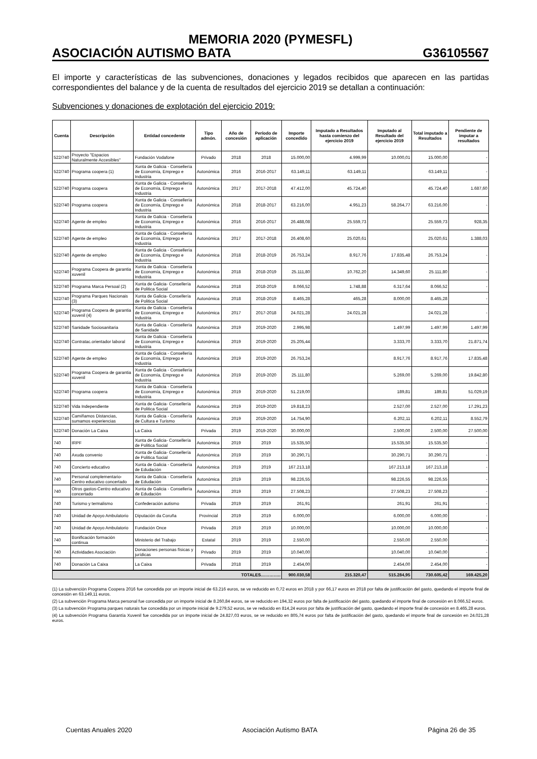MEMORIA 2020 (PYMESFL)
ASOCIACIÓN AUTISMO BATA G36105567
El importe y características de las subvenciones, donaciones y legados recibidos que aparecen en las partidas correspondientes del balance y de la cuenta de resultados del ejercicio 2019 se detallan a continuación:
Subvenciones y donaciones de explotación del ejercicio 2019:
| Cuenta | Descripción | Entidad concedente | Tipo admón. | Año de concesión | Período de aplicación | Importe concedido | Imputado a Resultados hasta comienzo del ejercicio 2019 | Imputado al Resultado del ejercicio 2019 | Total imputado a Resultados | Pendiente de imputar a resultados |
| --- | --- | --- | --- | --- | --- | --- | --- | --- | --- | --- |
| 522/740 | Proyecto "Espacios Naturalmente Accesibles" | Fundación Vodafone | Privado | 2018 | 2018 | 15.000,00 | 4.999,99 | 10.000,01 | 15.000,00 | - |
| 522/740 | Programa coopera (1) | Xunta de Galicia - Consellería de Economía, Emprego e Industria | Autonómica | 2016 | 2016-2017 | 63.149,11 | 63.149,11 | | 63.149,11 | - |
| 522/740 | Programa coopera | Xunta de Galicia - Consellería de Economía, Emprego e Industria | Autonómica | 2017 | 2017-2018 | 47.412,00 | 45.724,40 | | 45.724,40 | 1.687,60 |
| 522/740 | Programa coopera | Xunta de Galicia - Consellería de Economía, Emprego e Industria | Autonómica | 2018 | 2018-2017 | 63.216,00 | 4.951,23 | 58.264,77 | 63.216,00 | - |
| 522/740 | Agente de empleo | Xunta de Galicia - Consellería de Economía, Emprego e Industria | Autonómica | 2016 | 2016-2017 | 26.488,08 | 25.559,73 | | 25.559,73 | 928,35 |
| 522/740 | Agente de empleo | Xunta de Galicia - Consellería de Economía, Emprego e Industria | Autonómica | 2017 | 2017-2018 | 26.408,60 | 25.020,61 | | 25.020,61 | 1.388,03 |
| 522/740 | Agente de empleo | Xunta de Galicia - Consellería de Economía, Emprego e Industria | Autonómica | 2018 | 2018-2019 | 26.753,24 | 8.917,76 | 17.835,48 | 26.753,24 | - |
| 522/740 | Programa Coopera de garantia xuvenil | Xunta de Galicia - Consellería de Economía, Emprego e Industria | Autonómica | 2018 | 2018-2019 | 25.111,80 | 10.762,20 | 14.349,60 | 25.111,80 | - |
| 522/740 | Programa Marca Persoal (2) | Xunta de Galicia- Consellería de Politica Social | Autonómica | 2018 | 2018-2019 | 8.066,52 | 1.748,88 | 6.317,64 | 8.066,52 | - |
| 522/740 | Programa Parques Nacionais (3) | Xunta de Galicia- Consellería de Politica Social | Autonómica | 2018 | 2018-2019 | 8.465,28 | 465,28 | 8.000,00 | 8.465,28 | - |
| 522/740 | Programa Coopera de garantia xuvenil (4) | Xunta de Galicia - Consellería de Economía, Emprego e Industria | Autonómica | 2017 | 2017-2018 | 24.021,28 | 24.021,28 | | 24.021,28 | - |
| 522/740 | Sanidade Sociosanitaria | Xunta de Galicia - Consellería de Sanidade | Autonómica | 2019 | 2019-2020 | 2.995,98 | | 1.497,99 | 1.497,99 | 1.497,99 |
| 522/740 | Contratac.orientador laboral | Xunta de Galicia - Consellería de Economía, Emprego e Industria | Autonómica | 2019 | 2019-2020 | 25.205,44 | | 3.333,70 | 3.333,70 | 21.871,74 |
| 522/740 | Agente de empleo | Xunta de Galicia - Consellería de Economía, Emprego e Industria | Autonómica | 2019 | 2019-2020 | 26.753,24 | | 8.917,76 | 8.917,76 | 17.835,48 |
| 522/740 | Programa Coopera de garantia xuvenil | Xunta de Galicia - Consellería de Economía, Emprego e Industria | Autonómica | 2019 | 2019-2020 | 25.111,80 | | 5.269,00 | 5.269,00 | 19.842,80 |
| 522/740 | Programa coopera | Xunta de Galicia - Consellería de Economía, Emprego e Industria | Autonómica | 2019 | 2019-2020 | 51.219,00 | | 189,81 | 189,81 | 51.029,19 |
| 522/740 | Vida Independiente | Xunta de Galicia- Consellería de Politica Social | Autonómica | 2019 | 2019-2020 | 19.818,23 | | 2.527,00 | 2.527,00 | 17.291,23 |
| 522/740 | Camiñamos Distancias, sumamos experiencias | Xunta de Galicia - Consellería de Cultura e Turismo | Autonómica | 2019 | 2019-2020 | 14.754,90 | | 6.202,11 | 6.202,11 | 8.552,79 |
| 522/740 | Donación La Caixa | La Caixa | Privada | 2019 | 2019-2020 | 30.000,00 | | 2.500,00 | 2.500,00 | 27.500,00 |
| 740 | IRPF | Xunta de Galicia- Consellería de Politica Social | Autonómica | 2019 | 2019 | 15.535,50 | | 15.535,50 | 15.535,50 | - |
| 740 | Axuda convenio | Xunta de Galicia- Consellería de Politica Social | Autonómica | 2019 | 2019 | 30.290,71 | | 30.290,71 | 30.290,71 | - |
| 740 | Concierto educativo | Xunta de Galicia - Consellería de Edudación | Autonómica | 2019 | 2019 | 167.213,18 | | 167.213,18 | 167.213,18 | - |
| 740 | Personal complementario-Centro educativo concertado | Xunta de Galicia - Consellería de Edudación | Autonómica | 2019 | 2019 | 98.226,55 | | 98.226,55 | 98.226,55 | - |
| 740 | Otros gastos-Centro educativo concertado | Xunta de Galicia - Consellería de Edudación | Autonómica | 2019 | 2019 | 27.508,23 | | 27.508,23 | 27.508,23 | - |
| 740 | Turismo y termalismo | Confederación autismo | Privada | 2019 | 2019 | 261,91 | | 261,91 | 261,91 | - |
| 740 | Unidad de Apoyo Ambulatorio | Diputación da Coruña | Provincial | 2019 | 2019 | 6.000,00 | | 6.000,00 | 6.000,00 | - |
| 740 | Unidad de Apoyo Ambulatorio | Fundación Once | Privada | 2019 | 2019 | 10.000,00 | | 10.000,00 | 10.000,00 | - |
| 740 | Bonificación formación continua | Ministerio del Trabajo | Estatal | 2019 | 2019 | 2.550,00 | | 2.550,00 | 2.550,00 | - |
| 740 | Actividades Asociación | Donaciones personas físicas y jurídicas | Privado | 2019 | 2019 | 10.040,00 | | 10.040,00 | 10.040,00 | - |
| 740 | Donación La Caixa | La Caixa | Privada | 2018 | 2019 | 2.454,00 | | 2.454,00 | 2.454,00 | - |
| TOTALES………….. | | | | | | 900.030,58 | 215.320,47 | 515.284,95 | 730.605,42 | 169.425,20 |
(1) La subvención Programa Coopera 2016 fue concedida por un importe inicial de 63.216 euros, se ve reducido en 0,72 euros en 2018 y por 66,17 euros en 2018 por falta de justificación del gasto, quedando el importe final de concesión en 63.149,11 euros.
(2) La subvención Programa Marca personal fue concedida por un importe inicial de 8.260,84 euros, se ve reducido en 194,32 euros por falta de justificación del gasto, quedando el importe final de concesión en 8.066,52 euros.
(3) La subvención Programa parques naturais fue concedida por un importe inicial de 9.279,52 euros, se ve reducido en 814,24 euros por falta de justificación del gasto, quedando el importe final de concesión en 8.465,28 euros.
(4) La subvención Programa Garantía Xuvenil fue concedida por un importe inicial de 24.827,03 euros, se ve reducido en 805,74 euros por falta de justificación del gasto, quedando el importe final de concesión en 24.021,28 euros.
Cuentas Anuales 2020 Asociación Autismo BATA Página 26 de 35